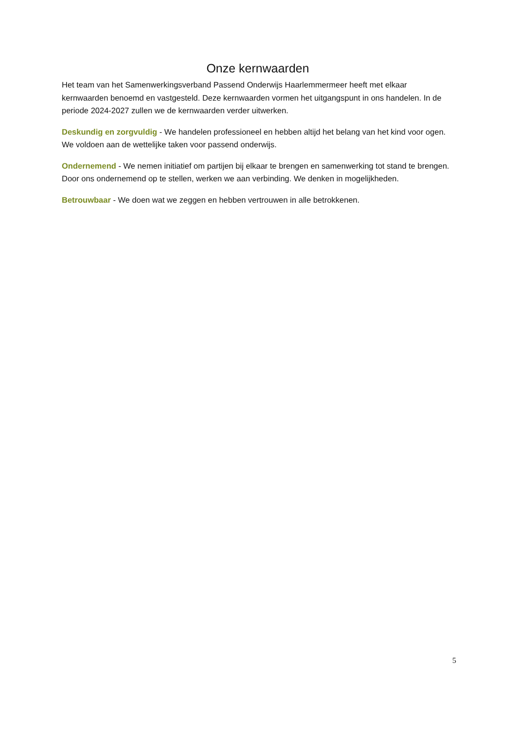Onze kernwaarden
Het team van het Samenwerkingsverband Passend Onderwijs Haarlemmermeer heeft met elkaar kernwaarden benoemd en vastgesteld. Deze kernwaarden vormen het uitgangspunt in ons handelen. In de periode 2024-2027 zullen we de kernwaarden verder uitwerken.
Deskundig en zorgvuldig - We handelen professioneel en hebben altijd het belang van het kind voor ogen. We voldoen aan de wettelijke taken voor passend onderwijs.
Ondernemend - We nemen initiatief om partijen bij elkaar te brengen en samenwerking tot stand te brengen. Door ons ondernemend op te stellen, werken we aan verbinding. We denken in mogelijkheden.
Betrouwbaar - We doen wat we zeggen en hebben vertrouwen in alle betrokkenen.
5